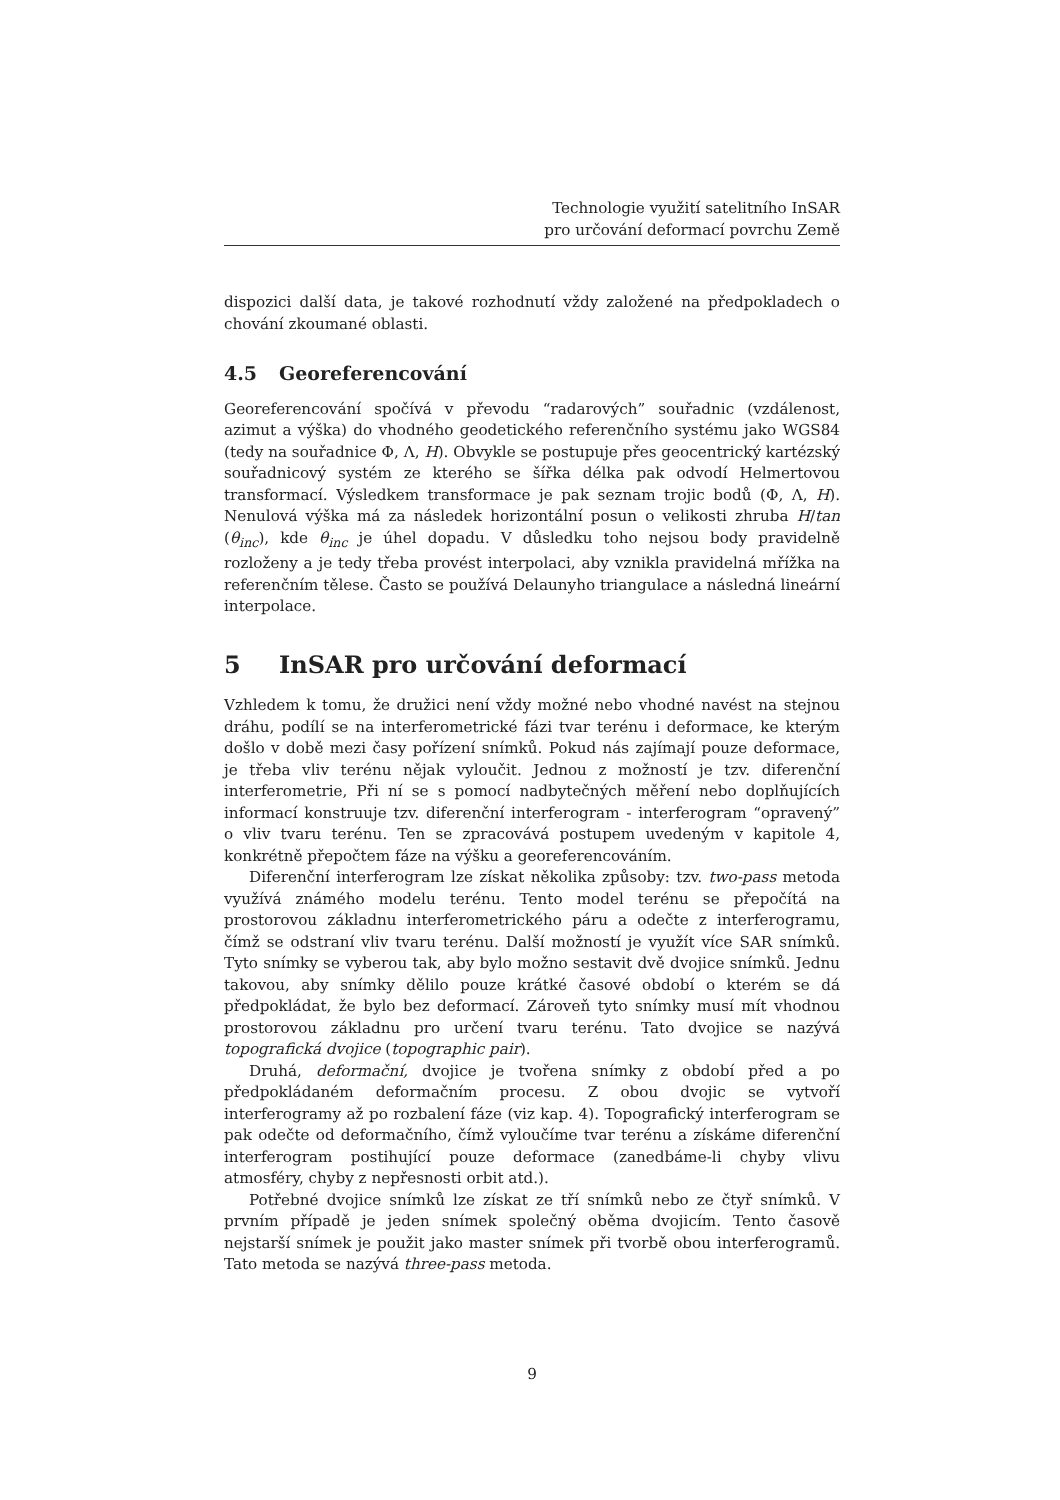Technologie využití satelitního InSAR
pro určování deformací povrchu Země
dispozici další data, je takové rozhodnutí vždy založené na předpokladech o chování zkoumané oblasti.
4.5 Georeferencování
Georeferencování spočívá v převodu “radarových” souřadnic (vzdálenost, azimut a výška) do vhodného geodetického referenčního systému jako WGS84 (tedy na souřadnice Φ, Λ, H). Obvykle se postupuje přes geocentrický kartézský souřadnicový systém ze kterého se šířka délka pak odvodí Helmertovou transformací. Výsledkem transformace je pak seznam trojic bodů (Φ, Λ, H). Nenulová výška má za následek horizontální posun o velikosti zhruba H/tan (θ<sub>inc</sub>), kde θ<sub>inc</sub> je úhel dopadu. V důsledku toho nejsou body pravidelně rozloženy a je tedy třeba provést interpolaci, aby vznikla pravidelná mřížka na referenčním tělese. Často se používá Delaunyho triangulace a následná lineární interpolace.
5 InSAR pro určování deformací
Vzhledem k tomu, že družici není vždy možné nebo vhodné navést na stejnou dráhu, podílí se na interferometrické fázi tvar terénu i deformace, ke kterým došlo v době mezi časy pořízení snímků. Pokud nás zajímají pouze deformace, je třeba vliv terénu nějak vyloučit. Jednou z možností je tzv. diferenční interferometrie, Při ní se s pomocí nadbytečných měření nebo doplňujících informací konstruuje tzv. diferenční interferogram - interferogram “opravený” o vliv tvaru terénu. Ten se zpracovává postupem uvedeným v kapitole 4, konkrétně přepočtem fáze na výšku a georeferencováním.
Diferenční interferogram lze získat několika způsoby: tzv. two-pass metoda využívá známého modelu terénu. Tento model terénu se přepočítá na prostorovou základnu interferometrického páru a odečte z interferogramu, čímž se odstraní vliv tvaru terénu. Další možností je využít více SAR snímků. Tyto snímky se vyberou tak, aby bylo možno sestavit dvě dvojice snímků. Jednu takovou, aby snímky dělilo pouze krátké časové období o kterém se dá předpokládat, že bylo bez deformací. Zároveň tyto snímky musí mít vhodnou prostorovou základnu pro určení tvaru terénu. Tato dvojice se nazývá topografická dvojice (topographic pair).
Druhá, deformační, dvojice je tvořena snímky z období před a po předpokládaném deformačním procesu. Z obou dvojic se vytvoří interferogramy až po rozbalení fáze (viz kap. 4). Topografický interferogram se pak odečte od deformačního, čímž vyloučíme tvar terénu a získáme diferenční interferogram postihující pouze deformace (zanedbáme-li chyby vlivu atmosféry, chyby z nepřesnosti orbit atd.).
Potřebné dvojice snímků lze získat ze tří snímků nebo ze čtyř snímků. V prvním případě je jeden snímek společný oběma dvojicím. Tento časově nejstarší snímek je použit jako master snímek při tvorbě obou interferogramů. Tato metoda se nazývá three-pass metoda.
9